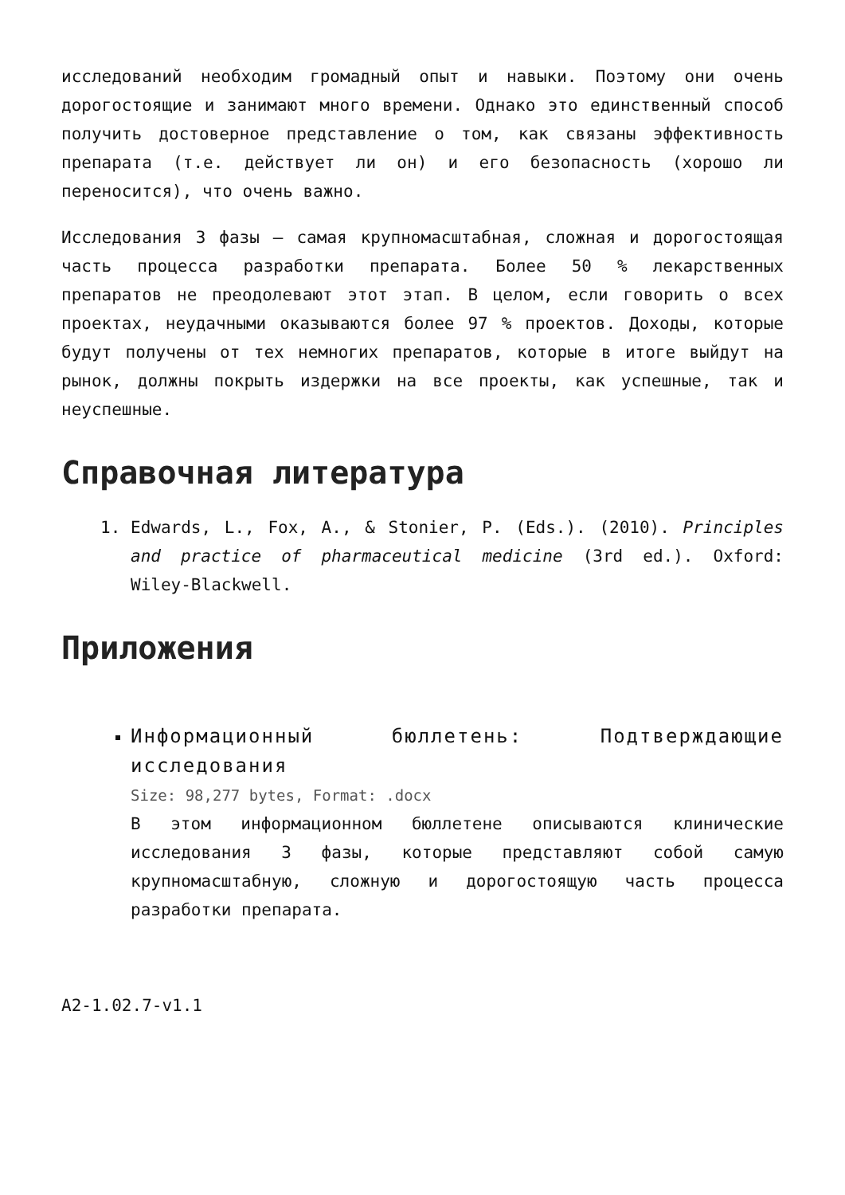исследований необходим громадный опыт и навыки. Поэтому они очень дорогостоящие и занимают много времени. Однако это единственный способ получить достоверное представление о том, как связаны эффективность препарата (т.е. действует ли он) и его безопасность (хорошо ли переносится), что очень важно.
Исследования 3 фазы – самая крупномасштабная, сложная и дорогостоящая часть процесса разработки препарата. Более 50 % лекарственных препаратов не преодолевают этот этап. В целом, если говорить о всех проектах, неудачными оказываются более 97 % проектов. Доходы, которые будут получены от тех немногих препаратов, которые в итоге выйдут на рынок, должны покрыть издержки на все проекты, как успешные, так и неуспешные.
Справочная литература
1. Edwards, L., Fox, A., & Stonier, P. (Eds.). (2010). Principles and practice of pharmaceutical medicine (3rd ed.). Oxford: Wiley-Blackwell.
Приложения
Информационный бюллетень: Подтверждающие исследования
Size: 98,277 bytes, Format: .docx
В этом информационном бюллетене описываются клинические исследования 3 фазы, которые представляют собой самую крупномасштабную, сложную и дорогостоящую часть процесса разработки препарата.
A2-1.02.7-v1.1